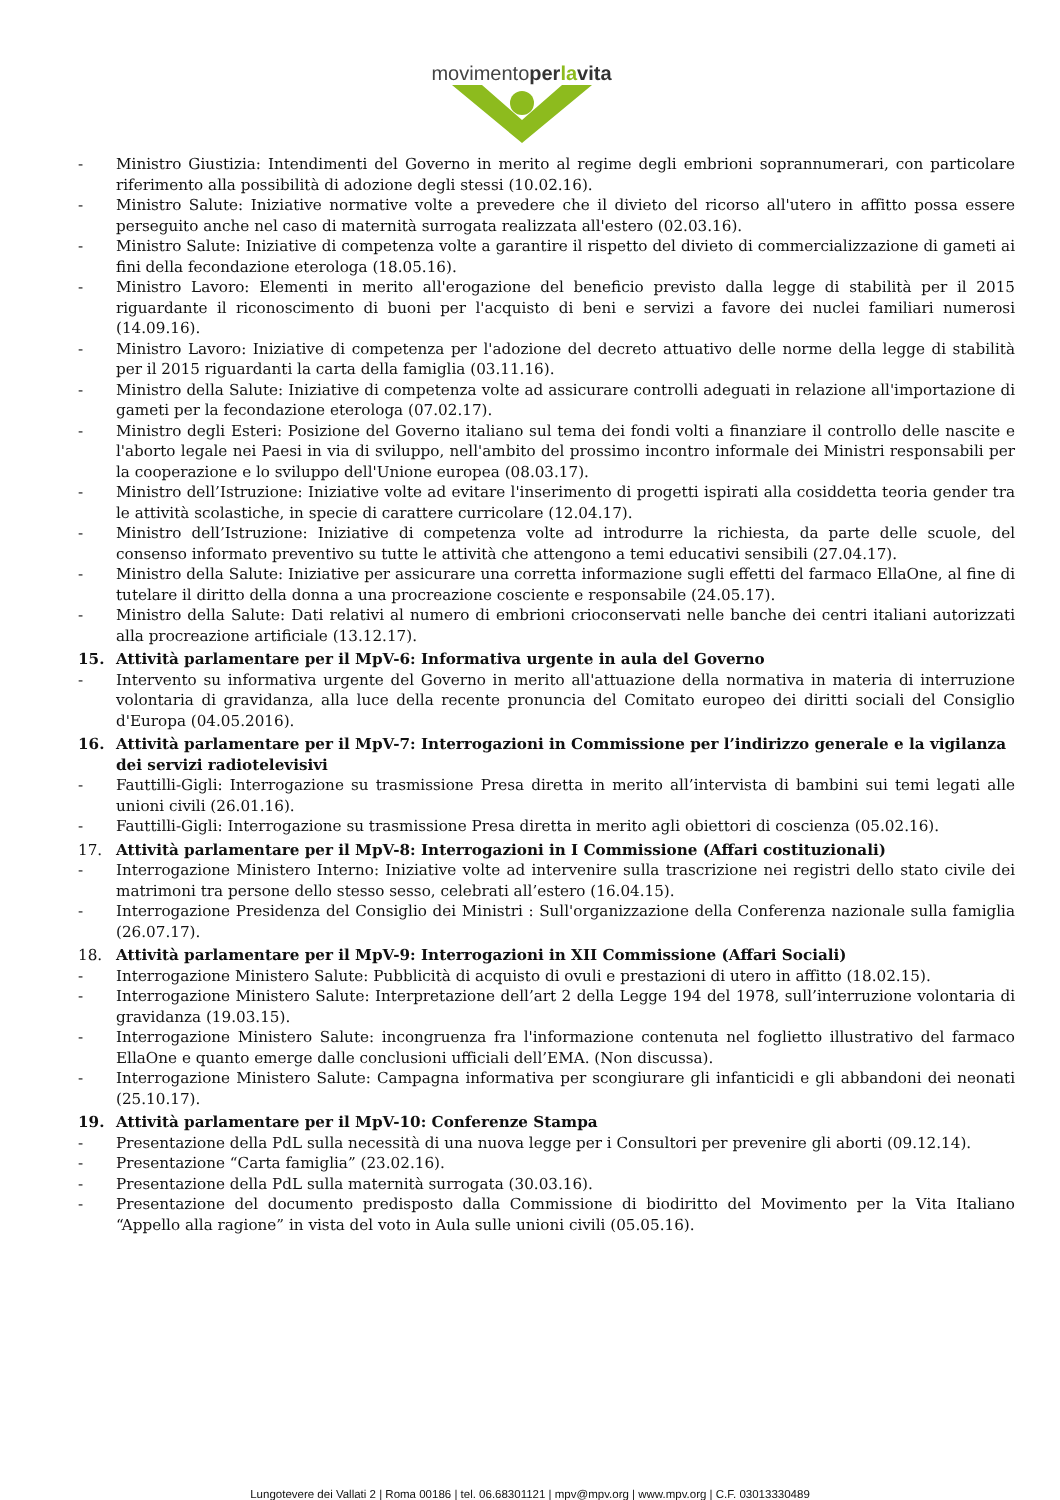movimentoper la vita
- Ministro Giustizia: Intendimenti del Governo in merito al regime degli embrioni soprannumerari, con particolare riferimento alla possibilità di adozione degli stessi (10.02.16).
- Ministro Salute: Iniziative normative volte a prevedere che il divieto del ricorso all'utero in affitto possa essere perseguito anche nel caso di maternità surrogata realizzata all'estero (02.03.16).
- Ministro Salute: Iniziative di competenza volte a garantire il rispetto del divieto di commercializzazione di gameti ai fini della fecondazione eterologa (18.05.16).
- Ministro Lavoro: Elementi in merito all'erogazione del beneficio previsto dalla legge di stabilità per il 2015 riguardante il riconoscimento di buoni per l'acquisto di beni e servizi a favore dei nuclei familiari numerosi (14.09.16).
- Ministro Lavoro: Iniziative di competenza per l'adozione del decreto attuativo delle norme della legge di stabilità per il 2015 riguardanti la carta della famiglia (03.11.16).
- Ministro della Salute: Iniziative di competenza volte ad assicurare controlli adeguati in relazione all'importazione di gameti per la fecondazione eterologa (07.02.17).
- Ministro degli Esteri: Posizione del Governo italiano sul tema dei fondi volti a finanziare il controllo delle nascite e l'aborto legale nei Paesi in via di sviluppo, nell'ambito del prossimo incontro informale dei Ministri responsabili per la cooperazione e lo sviluppo dell'Unione europea (08.03.17).
- Ministro dell’Istruzione: Iniziative volte ad evitare l'inserimento di progetti ispirati alla cosiddetta teoria gender tra le attività scolastiche, in specie di carattere curricolare (12.04.17).
- Ministro dell’Istruzione: Iniziative di competenza volte ad introdurre la richiesta, da parte delle scuole, del consenso informato preventivo su tutte le attività che attengono a temi educativi sensibili (27.04.17).
- Ministro della Salute: Iniziative per assicurare una corretta informazione sugli effetti del farmaco EllaOne, al fine di tutelare il diritto della donna a una procreazione cosciente e responsabile (24.05.17).
- Ministro della Salute: Dati relativi al numero di embrioni crioconservati nelle banche dei centri italiani autorizzati alla procreazione artificiale (13.12.17).
15. Attività parlamentare per il MpV-6: Informativa urgente in aula del Governo
- Intervento su informativa urgente del Governo in merito all'attuazione della normativa in materia di interruzione volontaria di gravidanza, alla luce della recente pronuncia del Comitato europeo dei diritti sociali del Consiglio d'Europa (04.05.2016).
16. Attività parlamentare per il MpV-7: Interrogazioni in Commissione per l’indirizzo generale e la vigilanza dei servizi radiotelevisivi
- Fauttilli-Gigli: Interrogazione su trasmissione Presa diretta in merito all’intervista di bambini sui temi legati alle unioni civili (26.01.16).
- Fauttilli-Gigli: Interrogazione su trasmissione Presa diretta in merito agli obiettori di coscienza (05.02.16).
17. Attività parlamentare per il MpV-8: Interrogazioni in I Commissione (Affari costituzionali)
- Interrogazione Ministero Interno: Iniziative volte ad intervenire sulla trascrizione nei registri dello stato civile dei matrimoni tra persone dello stesso sesso, celebrati all’estero (16.04.15).
- Interrogazione Presidenza del Consiglio dei Ministri : Sull'organizzazione della Conferenza nazionale sulla famiglia (26.07.17).
18. Attività parlamentare per il MpV-9: Interrogazioni in XII Commissione (Affari Sociali)
- Interrogazione Ministero Salute: Pubblicità di acquisto di ovuli e prestazioni di utero in affitto (18.02.15).
- Interrogazione Ministero Salute: Interpretazione dell’art 2 della Legge 194 del 1978, sull’interruzione volontaria di gravidanza (19.03.15).
- Interrogazione Ministero Salute: incongruenza fra l'informazione contenuta nel foglietto illustrativo del farmaco EllaOne e quanto emerge dalle conclusioni ufficiali dell’EMA. (Non discussa).
- Interrogazione Ministero Salute: Campagna informativa per scongiurare gli infanticidi e gli abbandoni dei neonati (25.10.17).
19. Attività parlamentare per il MpV-10: Conferenze Stampa
- Presentazione della PdL sulla necessità di una nuova legge per i Consultori per prevenire gli aborti (09.12.14).
- Presentazione “Carta famiglia” (23.02.16).
- Presentazione della PdL sulla maternità surrogata (30.03.16).
- Presentazione del documento predisposto dalla Commissione di biodiritto del Movimento per la Vita Italiano “Appello alla ragione” in vista del voto in Aula sulle unioni civili (05.05.16).
Lungotevere dei Vallati 2 | Roma 00186 | tel. 06.68301121 | mpv@mpv.org | www.mpv.org | C.F. 03013330489